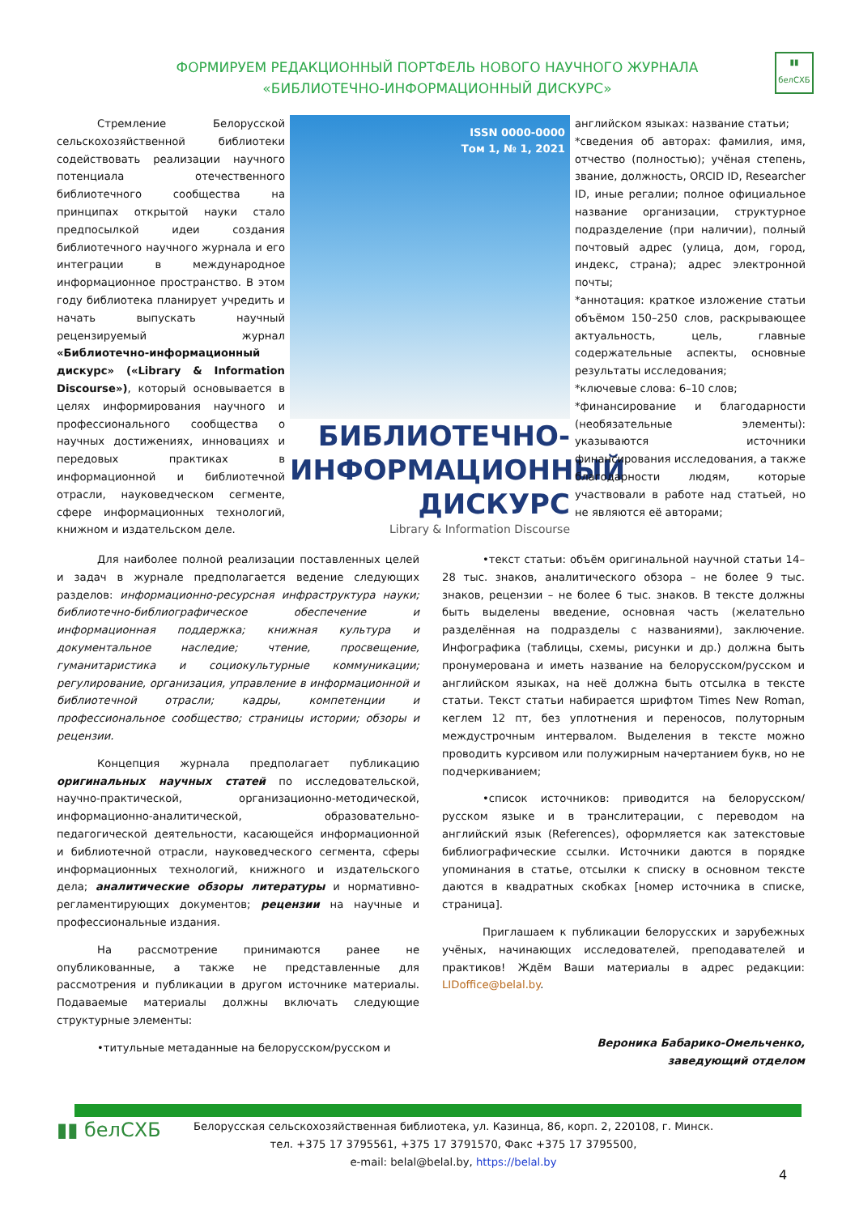ФОРМИРУЕМ РЕДАКЦИОННЫЙ ПОРТФЕЛЬ НОВОГО НАУЧНОГО ЖУРНАЛА
«БИБЛИОТЕЧНО-ИНФОРМАЦИОННЫЙ ДИСКУРС»
▮▮
белСХБ
Стремление Белорусской сельскохозяйственной библиотеки содействовать реализации научного потенциала отечественного библиотечного сообщества на принципах открытой науки стало предпосылкой идеи создания библиотечного научного журнала и его интеграции в международное информационное пространство. В этом году библиотека планирует учредить и начать выпускать научный рецензируемый журнал «Библиотечно-информационный дискурс» («Library & Information Discourse»), который основывается в целях информирования научного и профессионального сообщества о научных достижениях, инновациях и передовых практиках в информационной и библиотечной отрасли, науковедческом сегменте, сфере информационных технологий, книжном и издательском деле.
ISSN 0000-0000
Том 1, № 1, 2021
БИБЛИОТЕЧНО-
ИНФОРМАЦИОННЫЙ
ДИСКУРС
Library & Information Discourse
английском языках: название статьи;
*сведения об авторах: фамилия, имя, отчество (полностью); учёная степень, звание, должность, ORCID ID, Researcher ID, иные регалии; полное официальное название организации, структурное подразделение (при наличии), полный почтовый адрес (улица, дом, город, индекс, страна); адрес электронной почты;
*аннотация: краткое изложение статьи объёмом 150–250 слов, раскрывающее актуальность, цель, главные содержательные аспекты, основные результаты исследования;
*ключевые слова: 6–10 слов;
*финансирование и благодарности (необязательные элементы): указываются источники финансирования исследования, а также благодарности людям, которые участвовали в работе над статьей, но не являются её авторами;
Для наиболее полной реализации поставленных целей и задач в журнале предполагается ведение следующих разделов: информационно-ресурсная инфраструктура науки; библиотечно-библиографическое обеспечение и информационная поддержка; книжная культура и документальное наследие; чтение, просвещение, гуманитаристика и социокультурные коммуникации; регулирование, организация, управление в информационной и библиотечной отрасли; кадры, компетенции и профессиональное сообщество; страницы истории; обзоры и рецензии.
Концепция журнала предполагает публикацию оригинальных научных статей по исследовательской, научно-практической, организационно-методической, информационно-аналитической, образовательно-педагогической деятельности, касающейся информационной и библиотечной отрасли, науковедческого сегмента, сферы информационных технологий, книжного и издательского дела; аналитические обзоры литературы и нормативно-регламентирующих документов; рецензии на научные и профессиональные издания.
На рассмотрение принимаются ранее не опубликованные, а также не представленные для рассмотрения и публикации в другом источнике материалы. Подаваемые материалы должны включать следующие структурные элементы:
•титульные метаданные на белорусском/русском и
•текст статьи: объём оригинальной научной статьи 14–28 тыс. знаков, аналитического обзора – не более 9 тыс. знаков, рецензии – не более 6 тыс. знаков. В тексте должны быть выделены введение, основная часть (желательно разделённая на подразделы с названиями), заключение. Инфографика (таблицы, схемы, рисунки и др.) должна быть пронумерована и иметь название на белорусском/русском и английском языках, на неё должна быть отсылка в тексте статьи. Текст статьи набирается шрифтом Times New Roman, кеглем 12 пт, без уплотнения и переносов, полуторным междустрочным интервалом. Выделения в тексте можно проводить курсивом или полужирным начертанием букв, но не подчеркиванием;
•список источников: приводится на белорусском/ русском языке и в транслитерации, с переводом на английский язык (References), оформляется как затекстовые библиографические ссылки. Источники даются в порядке упоминания в статье, отсылки к списку в основном тексте даются в квадратных скобках [номер источника в списке, страница].
Приглашаем к публикации белорусских и зарубежных учёных, начинающих исследователей, преподавателей и практиков! Ждём Ваши материалы в адрес редакции: LIDoffice@belal.by.
Вероника Бабарико-Омельченко,
заведующий отделом
▮▮ белСХБ
Белорусская сельскохозяйственная библиотека, ул. Казинца, 86, корп. 2, 220108, г. Минск.
тел. +375 17 3795561, +375 17 3791570, Факс +375 17 3795500,
e-mail: belal@belal.by, https://belal.by
4